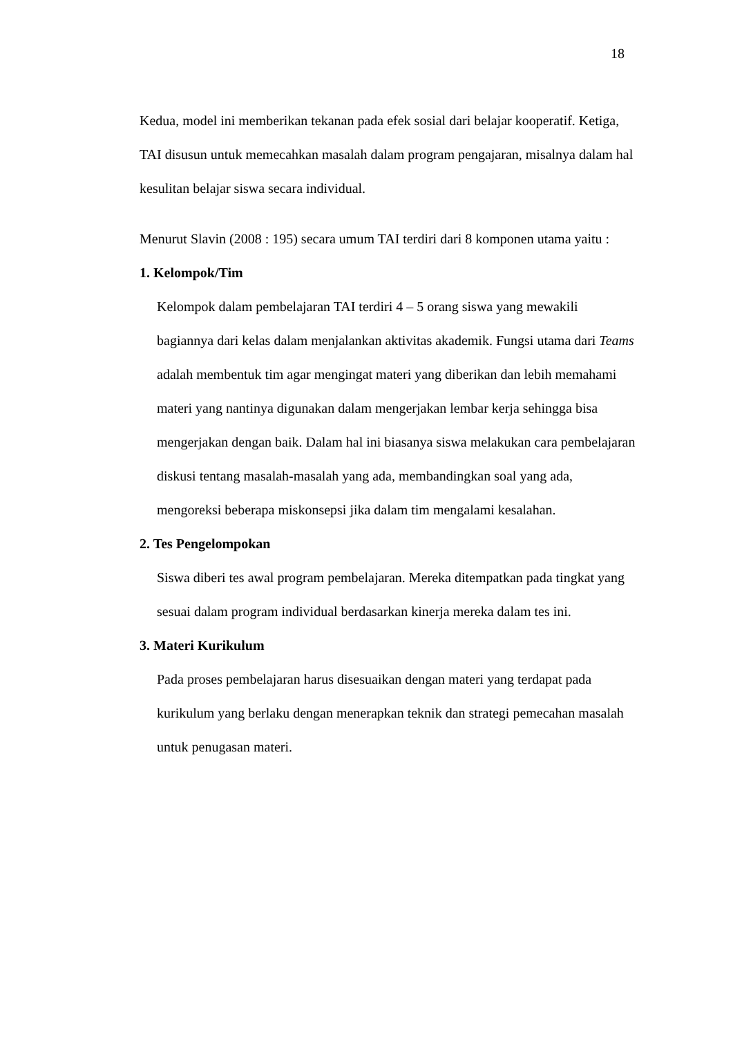18
Kedua, model ini memberikan tekanan pada efek sosial dari belajar kooperatif. Ketiga, TAI disusun untuk memecahkan masalah dalam program pengajaran, misalnya dalam hal kesulitan belajar siswa secara individual.
Menurut Slavin (2008 : 195) secara umum TAI terdiri dari 8 komponen utama yaitu :
1. Kelompok/Tim
Kelompok dalam pembelajaran TAI terdiri 4 – 5 orang siswa yang mewakili bagiannya dari kelas dalam menjalankan aktivitas akademik. Fungsi utama dari Teams adalah membentuk tim agar mengingat materi yang diberikan dan lebih memahami materi yang nantinya digunakan dalam mengerjakan lembar kerja sehingga bisa mengerjakan dengan baik. Dalam hal ini biasanya siswa melakukan cara pembelajaran diskusi tentang masalah-masalah yang ada, membandingkan soal yang ada, mengoreksi beberapa miskonsepsi jika dalam tim mengalami kesalahan.
2. Tes Pengelompokan
Siswa diberi tes awal program pembelajaran. Mereka ditempatkan pada tingkat yang sesuai dalam program individual berdasarkan kinerja mereka dalam tes ini.
3. Materi Kurikulum
Pada proses pembelajaran harus disesuaikan dengan materi yang terdapat pada kurikulum yang berlaku dengan menerapkan teknik dan strategi pemecahan masalah untuk penugasan materi.